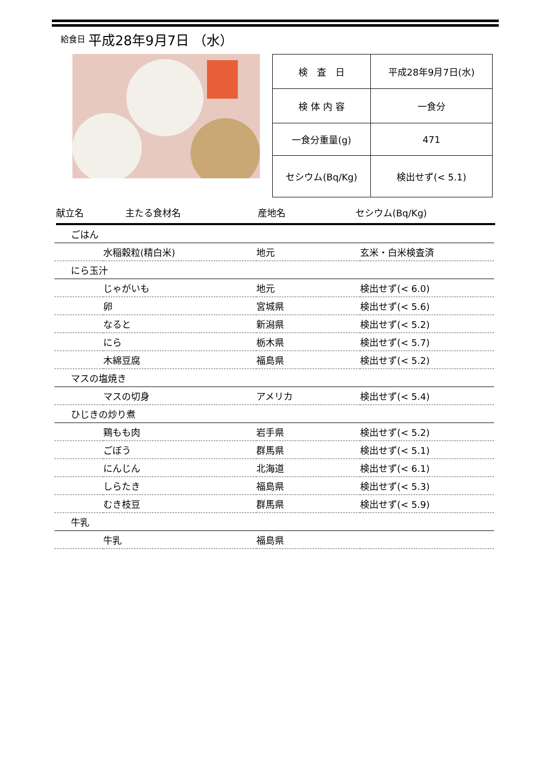給食日 平成28年9月7日 （水）
| 検 査 日 | 平成28年9月7日(水) |
| 検 体 内 容 | 一食分 |
| 一食分重量(g) | 471 |
| セシウム(Bq/Kg) | 検出せず(< 5.1) |
献立名 主たる食材名 産地名 セシウム(Bq/Kg)
| ごはん | | | |
| | 水稲穀粒(精白米) | 地元 | 玄米・白米検査済 |
| にら玉汁 | | | |
| | じゃがいも | 地元 | 検出せず(< 6.0) |
| | 卵 | 宮城県 | 検出せず(< 5.6) |
| | なると | 新潟県 | 検出せず(< 5.2) |
| | にら | 栃木県 | 検出せず(< 5.7) |
| | 木綿豆腐 | 福島県 | 検出せず(< 5.2) |
| マスの塩焼き | | | |
| | マスの切身 | アメリカ | 検出せず(< 5.4) |
| ひじきの炒り煮 | | | |
| | 鶏もも肉 | 岩手県 | 検出せず(< 5.2) |
| | ごぼう | 群馬県 | 検出せず(< 5.1) |
| | にんじん | 北海道 | 検出せず(< 6.1) |
| | しらたき | 福島県 | 検出せず(< 5.3) |
| | むき枝豆 | 群馬県 | 検出せず(< 5.9) |
| 牛乳 | | | |
| | 牛乳 | 福島県 | |